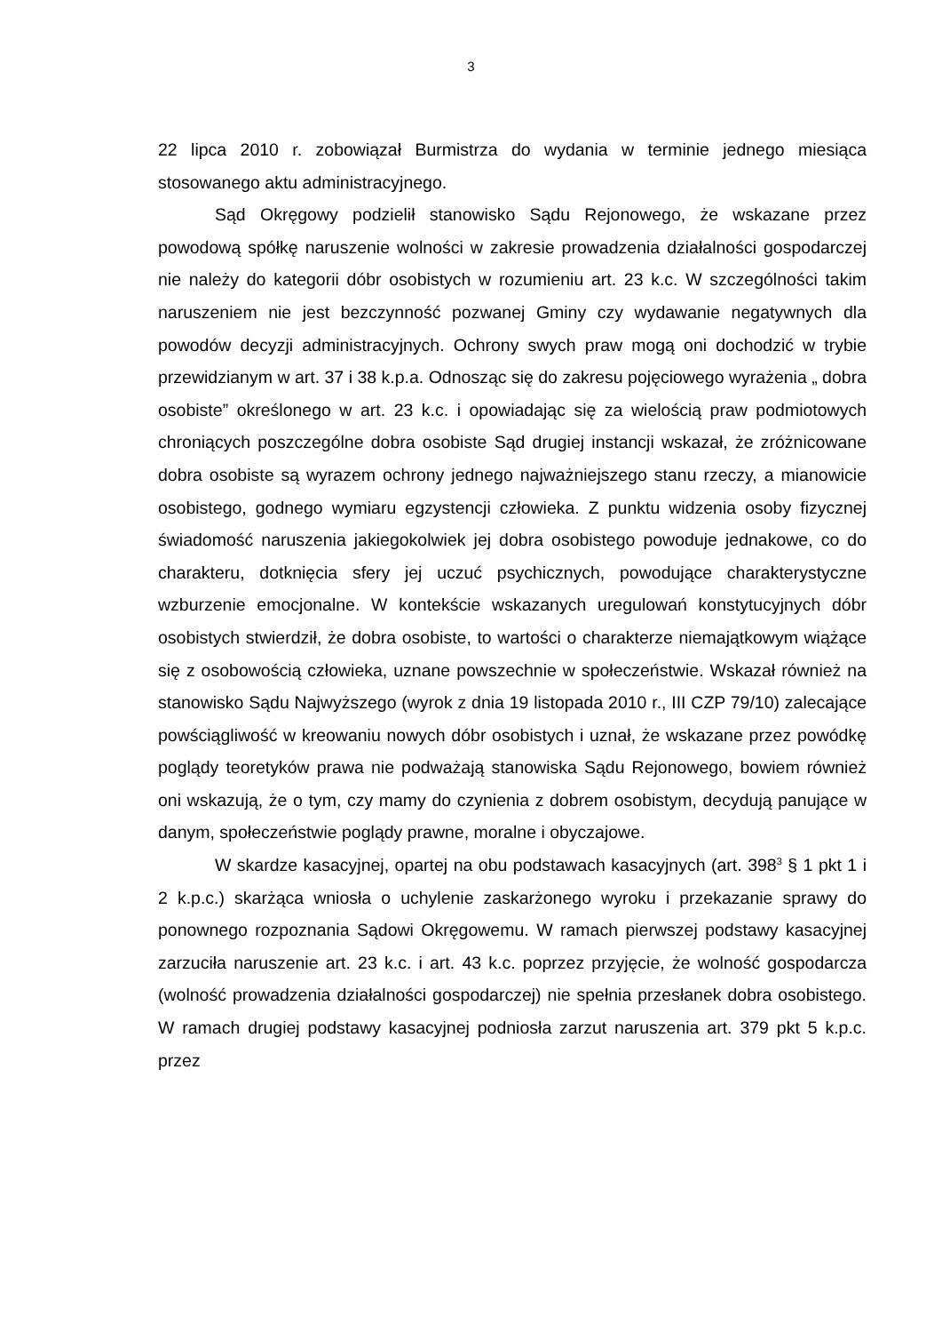3
22 lipca 2010 r. zobowiązał Burmistrza do wydania w terminie jednego miesiąca stosowanego aktu administracyjnego.
Sąd Okręgowy podzielił stanowisko Sądu Rejonowego, że wskazane przez powodową spółkę naruszenie wolności w zakresie prowadzenia działalności gospodarczej nie należy do kategorii dóbr osobistych w rozumieniu art. 23 k.c. W szczególności takim naruszeniem nie jest bezczynność pozwanej Gminy czy wydawanie negatywnych dla powodów decyzji administracyjnych. Ochrony swych praw mogą oni dochodzić w trybie przewidzianym w art. 37 i 38 k.p.a. Odnosząc się do zakresu pojęciowego wyrażenia „ dobra osobiste” określonego w art. 23 k.c. i opowiadając się za wielością praw podmiotowych chroniących poszczególne dobra osobiste Sąd drugiej instancji wskazał, że zróżnicowane dobra osobiste są wyrazem ochrony jednego najważniejszego stanu rzeczy, a mianowicie osobistego, godnego wymiaru egzystencji człowieka. Z punktu widzenia osoby fizycznej świadomość naruszenia jakiegokolwiek jej dobra osobistego powoduje jednakowe, co do charakteru, dotknięcia sfery jej uczuć psychicznych, powodujące charakterystyczne wzburzenie emocjonalne. W kontekście wskazanych uregulowań konstytucyjnych dóbr osobistych stwierdził, że dobra osobiste, to wartości o charakterze niemajątkowym wiążące się z osobowością człowieka, uznane powszechnie w społeczeństwie. Wskazał również na stanowisko Sądu Najwyższego (wyrok z dnia 19 listopada 2010 r., III CZP 79/10) zalecające powściągliwość w kreowaniu nowych dóbr osobistych i uznał, że wskazane przez powódkę poglądy teoretyków prawa nie podważają stanowiska Sądu Rejonowego, bowiem również oni wskazują, że o tym, czy mamy do czynienia z dobrem osobistym, decydują panujące w danym, społeczeństwie poglądy prawne, moralne i obyczajowe.
W skardze kasacyjnej, opartej na obu podstawach kasacyjnych (art. 398<sup>3</sup> § 1 pkt 1 i 2 k.p.c.) skarżąca wniosła o uchylenie zaskarżonego wyroku i przekazanie sprawy do ponownego rozpoznania Sądowi Okręgowemu. W ramach pierwszej podstawy kasacyjnej zarzuciła naruszenie art. 23 k.c. i art. 43 k.c. poprzez przyjęcie, że wolność gospodarcza (wolność prowadzenia działalności gospodarczej) nie spełnia przesłanek dobra osobistego. W ramach drugiej podstawy kasacyjnej podniosła zarzut naruszenia art. 379 pkt 5 k.p.c. przez